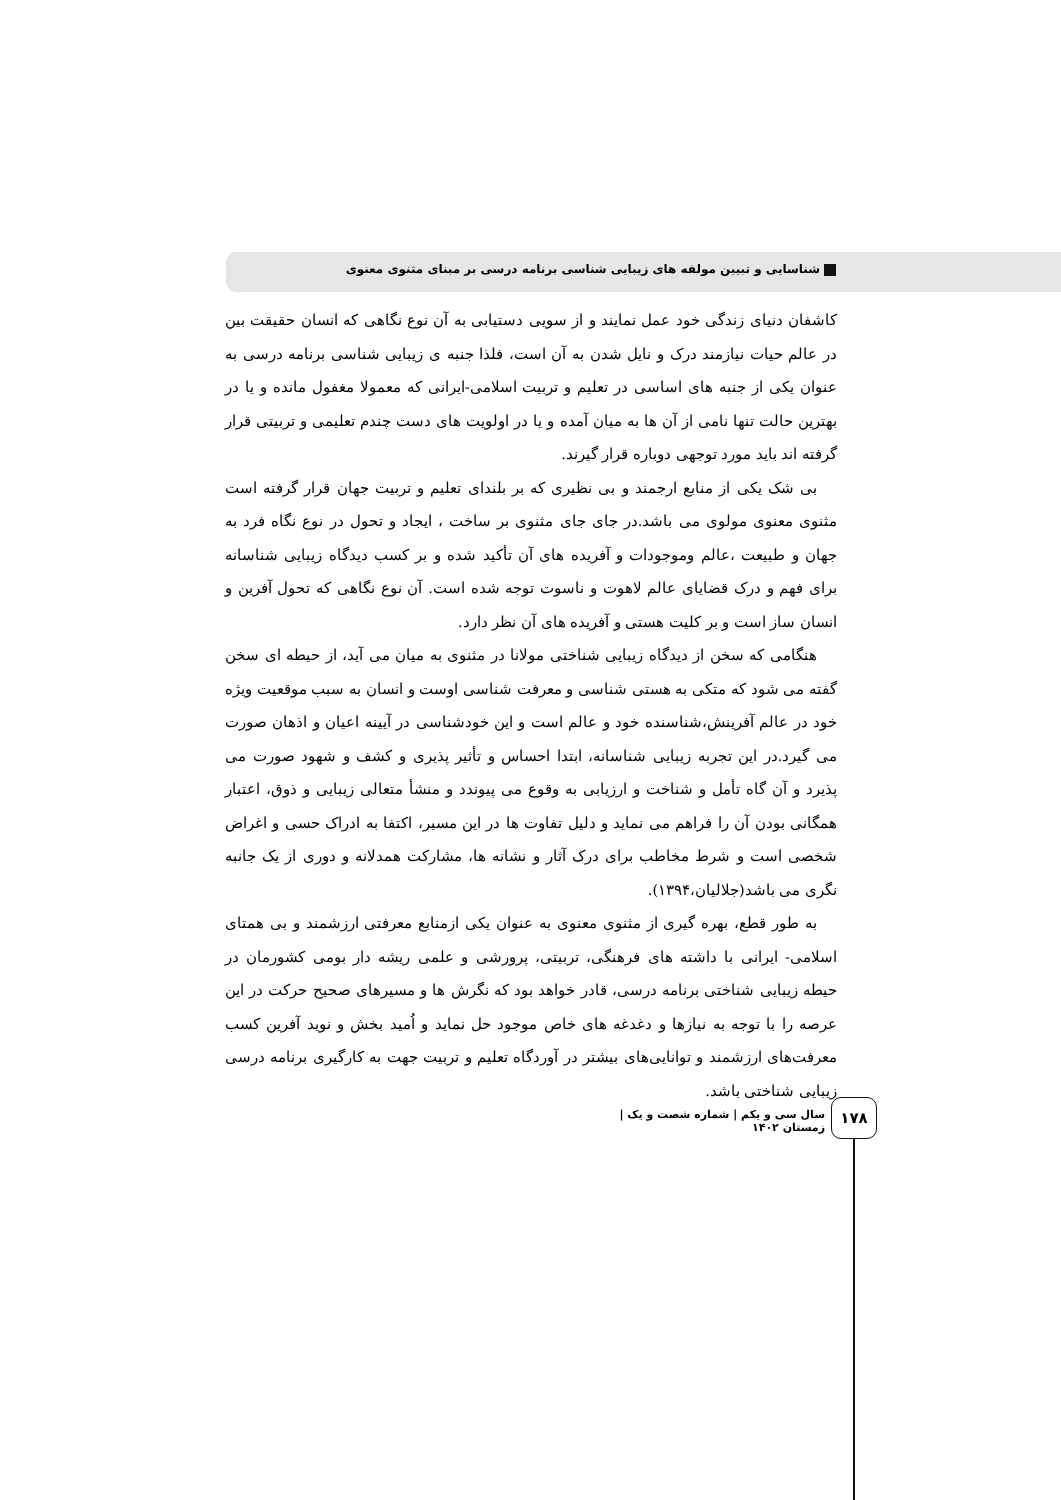شناسایی و تبیین مولفه های زیبایی شناسی برنامه درسی بر مبنای مثنوی معنوی
کاشفان دنیای زندگی خود عمل نمایند و از سویی دستیابی به آن نوع نگاهی که انسان حقیقت بین در عالم حیات نیازمند درک و نایل شدن به آن است، فلذا جنبه ی زیبایی شناسی برنامه درسی به عنوان یکی از جنبه های اساسی در تعلیم و تربیت اسلامی-ایرانی که معمولا مغفول مانده و یا در بهترین حالت تنها نامی از آن ها به میان آمده و یا در اولویت های دست چندم تعلیمی و تربیتی قرار گرفته اند باید مورد توجهی دوباره قرار گیرند.
بی شک یکی از منابع ارجمند و بی نظیری که بر بلندای تعلیم و تربیت جهان قرار گرفته است مثنوی معنوی مولوی می باشد.در جای جای مثنوی بر ساخت ، ایجاد و تحول در نوع نگاه فرد به جهان و طبیعت ،عالم وموجودات و آفریده های آن تأکید شده و بر کسب دیدگاه زیبایی شناسانه برای فهم و درک قضایای عالم لاهوت و ناسوت توجه شده است. آن نوع نگاهی که تحول آفرین و انسان ساز است و بر کلیت هستی و آفریده های آن نظر دارد.
هنگامی که سخن از دیدگاه زیبایی شناختی مولانا در مثنوی به میان می آید، از حیطه ای سخن گفته می شود که متکی به هستی شناسی و معرفت شناسی اوست و انسان به سبب موقعیت ویژه خود در عالم آفرینش،شناسنده خود و عالم است و این خودشناسی در آیینه اعیان و اذهان صورت می گیرد.در این تجربه زیبایی شناسانه، ابتدا احساس و تأثیر پذیری و کشف و شهود صورت می پذیرد و آن گاه تأمل و شناخت و ارزیابی به وقوع می پیوندد و منشأ متعالی زیبایی و ذوق، اعتبار همگانی بودن آن را فراهم می نماید و دلیل تفاوت ها در این مسیر، اکتفا به ادراک حسی و اغراض شخصی است و شرط مخاطب برای درک آثار و نشانه ها، مشارکت همدلانه و دوری از یک جانبه نگری می باشد(جلالیان،۱۳۹۴).
به طور قطع، بهره گیری از مثنوی معنوی به عنوان یکی ازمنابع معرفتی ارزشمند و بی همتای اسلامی- ایرانی با داشته های فرهنگی، تربیتی، پرورشی و علمی ریشه دار بومی کشورمان در حیطه زیبایی شناختی برنامه درسی، قادر خواهد بود که نگرش ها و مسیرهای صحیح حرکت در این عرصه را با توجه به نیازها و دغدغه های خاص موجود حل نماید و اُمید بخش و نوید آفرین کسب معرفت‌های ارزشمند و توانایی‌های بیشتر در آوردگاه تعلیم و تربیت جهت به کارگیری برنامه درسی زیبایی شناختی باشد.
سال سی و یکم | شماره شصت و یک | زمستان ۱۴۰۲
۱۷۸